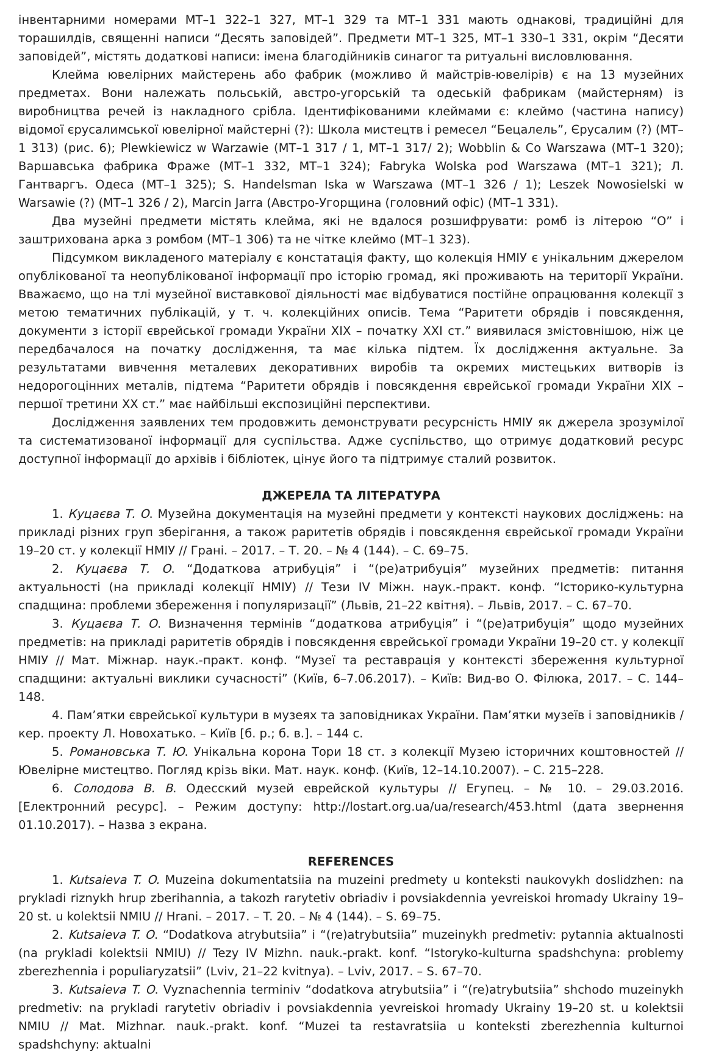інвентарними номерами МТ–1 322–1 327, МТ–1 329 та МТ–1 331 мають однакові, традиційні для торашилдів, священні написи “Десять заповідей”. Предмети МТ–1 325, МТ–1 330–1 331, окрім “Десяти заповідей”, містять додаткові написи: імена благодійників синагог та ритуальні висловлювання.
Клейма ювелірних майстерень або фабрик (можливо й майстрів-ювелірів) є на 13 музейних предметах. Вони належать польській, австро-угорській та одеській фабрикам (майстерням) із виробництва речей із накладного срібла. Ідентифікованими клеймами є: клеймо (частина напису) відомої єрусалимської ювелірної майстерні (?): Школа мистецтв і ремесел “Бецалель”, Єрусалим (?) (МТ–1 313) (рис. 6); Plewkiewicz w Warzawie (МТ–1 317 / 1, МТ–1 317/ 2); Wobblin & Co Warszawa (МТ–1 320); Варшавська фабрика Фраже (МТ–1 332, МТ–1 324); Fabryka Wolska pod Warszawa (МТ–1 321); Л. Гантваргъ. Одеса (МТ–1 325); S. Handelsman Iska w Warszawa (МТ–1 326 / 1); Leszek Nowosielski w Warsawie (?) (МТ–1 326 / 2), Marcin Jarra (Австро-Угорщина (головний офіс) (МТ–1 331).
Два музейні предмети містять клейма, які не вдалося розшифрувати: ромб із літерою “О” і заштрихована арка з ромбом (МТ–1 306) та не чітке клеймо (МТ–1 323).
Підсумком викладеного матеріалу є констатація факту, що колекція НМІУ є унікальним джерелом опублікованої та неопублікованої інформації про історію громад, які проживають на території України. Вважаємо, що на тлі музейної виставкової діяльності має відбуватися постійне опрацювання колекції з метою тематичних публікацій, у т. ч. колекційних описів. Тема “Раритети обрядів і повсякдення, документи з історії єврейської громади України ХІХ – початку ХХІ ст.” виявилася змістовнішою, ніж це передбачалося на початку дослідження, та має кілька підтем. Їх дослідження актуальне. За результатами вивчення металевих декоративних виробів та окремих мистецьких витворів із недорогоцінних металів, підтема “Раритети обрядів і повсякдення єврейської громади України ХІХ – першої третини ХХ ст.” має найбільші експозиційні перспективи.
Дослідження заявлених тем продовжить демонструвати ресурсність НМІУ як джерела зрозумілої та систематизованої інформації для суспільства. Адже суспільство, що отримує додатковий ресурс доступної інформації до архівів і бібліотек, цінує його та підтримує сталий розвиток.
ДЖЕРЕЛА ТА ЛІТЕРАТУРА
1. Куцаєва Т. О. Музейна документація на музейні предмети у контексті наукових досліджень: на прикладі різних груп зберігання, а також раритетів обрядів і повсякдення єврейської громади України 19–20 ст. у колекції НМІУ // Грані. – 2017. – Т. 20. – № 4 (144). – С. 69–75.
2. Куцаєва Т. О. “Додаткова атрибуція” і “(ре)атрибуція” музейних предметів: питання актуальності (на прикладі колекції НМІУ) // Тези IV Міжн. наук.-практ. конф. “Історико-культурна спадщина: проблеми збереження і популяризації” (Львів, 21–22 квітня). – Львів, 2017. – С. 67–70.
3. Куцаєва Т. О. Визначення термінів “додаткова атрибуція” і “(ре)атрибуція” щодо музейних предметів: на прикладі раритетів обрядів і повсякдення єврейської громади України 19–20 ст. у колекції НМІУ // Мат. Міжнар. наук.-практ. конф. “Музеї та реставрація у контексті збереження культурної спадщини: актуальні виклики сучасності” (Київ, 6–7.06.2017). – Київ: Вид-во О. Філюка, 2017. – С. 144–148.
4. Пам’ятки єврейської культури в музеях та заповідниках України. Пам’ятки музеїв і заповідників / кер. проекту Л. Новохатько. – Київ [б. р.; б. в.]. – 144 с.
5. Романовська Т. Ю. Унікальна корона Тори 18 ст. з колекції Музею історичних коштовностей // Ювелірне мистецтво. Погляд крізь віки. Мат. наук. конф. (Київ, 12–14.10.2007). – С. 215–228.
6. Солодова В. В. Одесский музей еврейской культуры // Егупец. – № 10. – 29.03.2016. [Електронний ресурс]. – Режим доступу: http://lostart.org.ua/ua/research/453.html (дата звернення 01.10.2017). – Назва з екрана.
REFERENCES
1. Kutsaieva T. O. Muzeina dokumentatsiia na muzeini predmety u konteksti naukovykh doslidzhen: na prykladi riznykh hrup zberihannia, a takozh rarytetiv obriadiv i povsiakdennia yevreiskoi hromady Ukrainy 19–20 st. u kolektsii NMIU // Hrani. – 2017. – T. 20. – № 4 (144). – S. 69–75.
2. Kutsaieva T. O. “Dodatkova atrybutsiia” i “(re)atrybutsiia” muzeinykh predmetiv: pytannia aktualnosti (na prykladi kolektsii NMIU) // Tezy IV Mizhn. nauk.-prakt. konf. “Istoryko-kulturna spadshchyna: problemy zberezhennia i populiaryzatsii” (Lviv, 21–22 kvitnya). – Lviv, 2017. – S. 67–70.
3. Kutsaieva T. O. Vyznachennia terminiv “dodatkova atrybutsiia” i “(re)atrybutsiia” shchodo muzeinykh predmetiv: na prykladi rarytetiv obriadiv i povsiakdennia yevreiskoi hromady Ukrainy 19–20 st. u kolektsii NMIU // Mat. Mizhnar. nauk.-prakt. konf. “Muzei ta restavratsiia u konteksti zberezhennia kulturnoi spadshchyny: aktualni